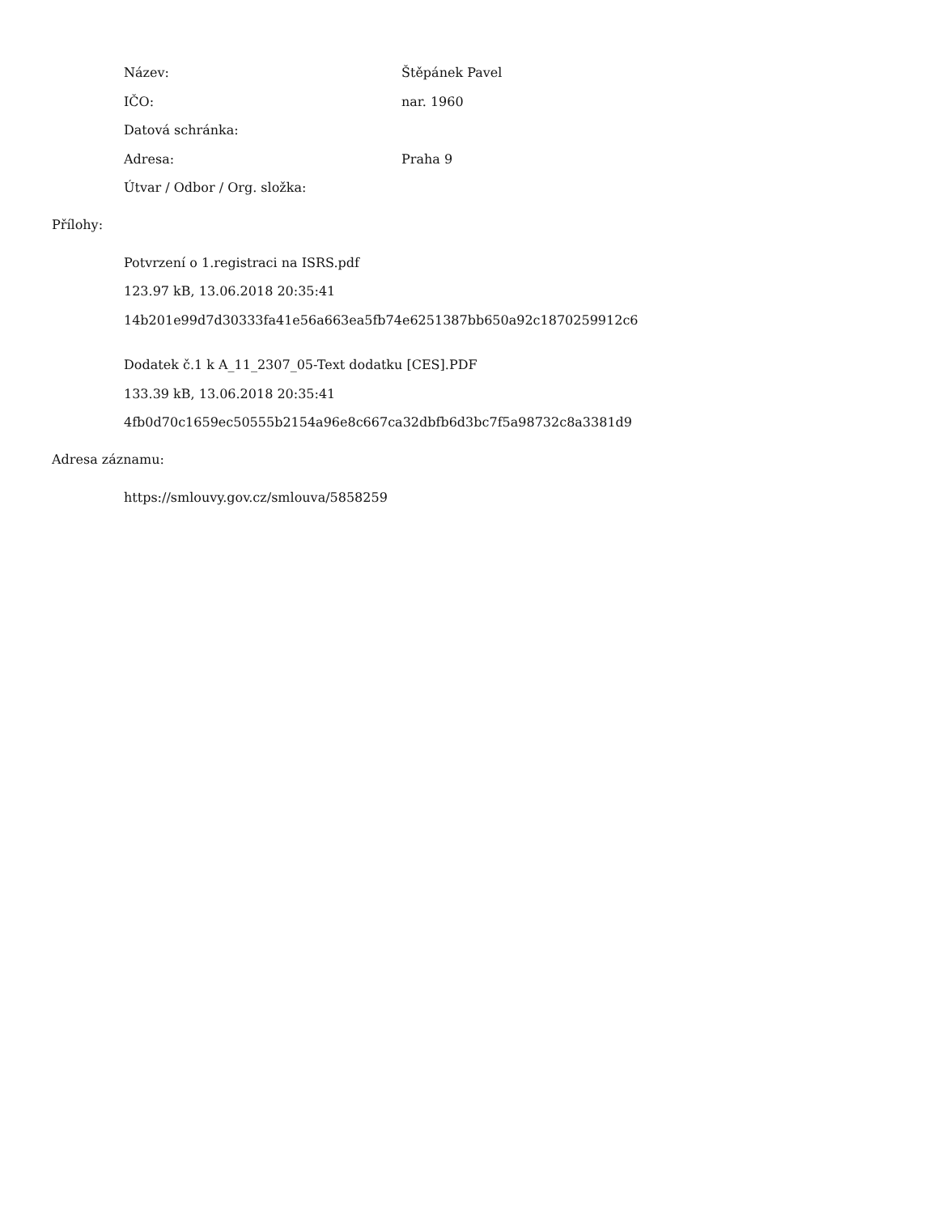Název: Štěpánek Pavel
IČO: nar. 1960
Datová schránka:
Adresa: Praha 9
Útvar / Odbor / Org. složka:
Přílohy:
Potvrzení o 1.registraci na ISRS.pdf
123.97 kB, 13.06.2018 20:35:41
14b201e99d7d30333fa41e56a663ea5fb74e6251387bb650a92c1870259912c6
Dodatek č.1 k A_11_2307_05-Text dodatku [CES].PDF
133.39 kB, 13.06.2018 20:35:41
4fb0d70c1659ec50555b2154a96e8c667ca32dbfb6d3bc7f5a98732c8a3381d9
Adresa záznamu:
https://smlouvy.gov.cz/smlouva/5858259